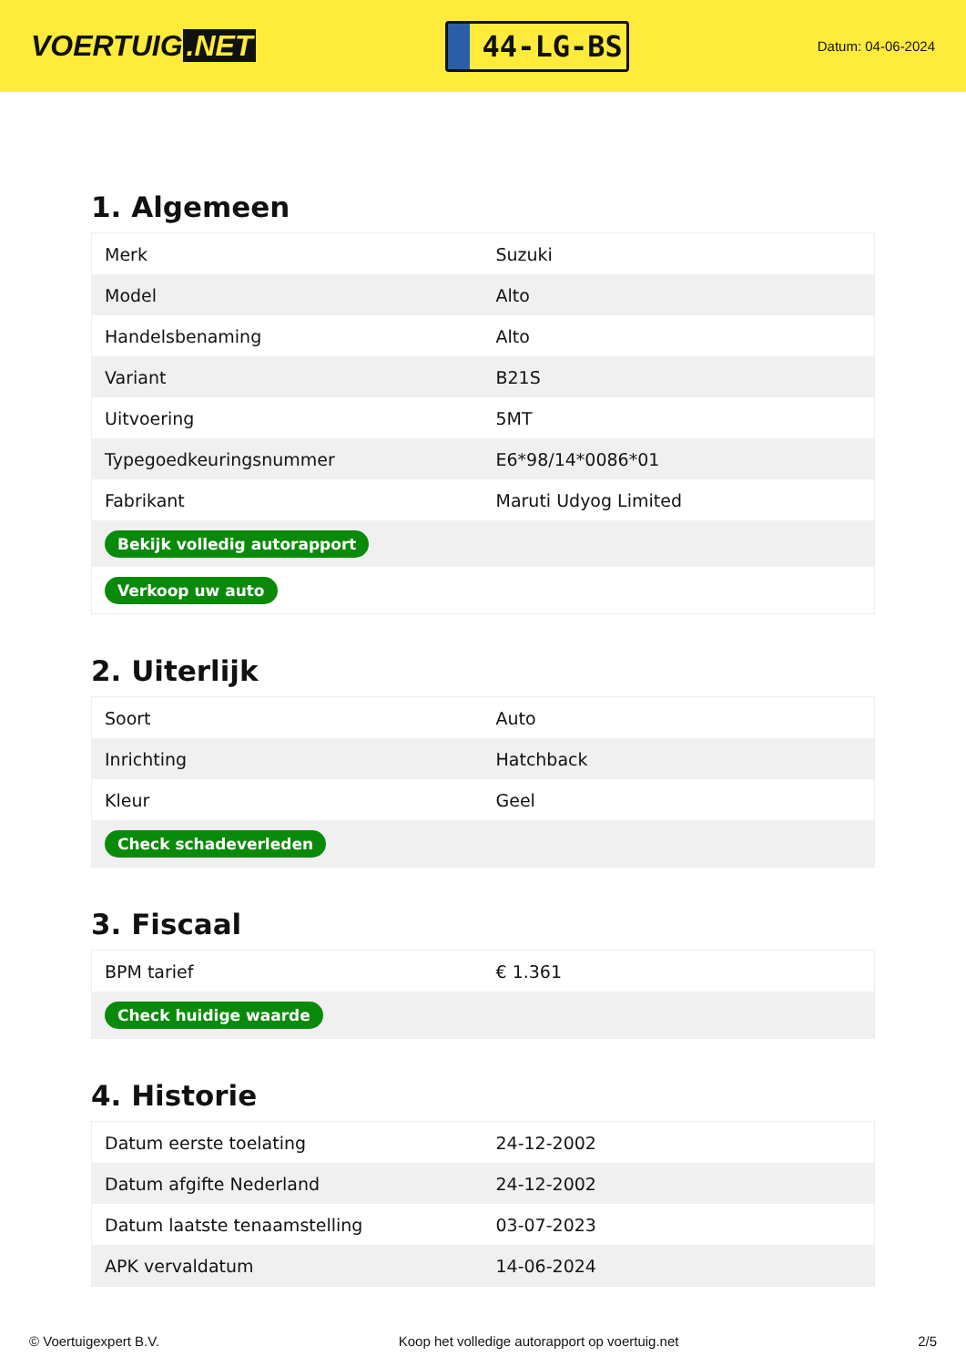VOERTUIG.NET
44-LG-BS
Datum: 04-06-2024
1. Algemeen
| Merk | Suzuki |
| Model | Alto |
| Handelsbenaming | Alto |
| Variant | B21S |
| Uitvoering | 5MT |
| Typegoedkeuringsnummer | E6*98/14*0086*01 |
| Fabrikant | Maruti Udyog Limited |
| Bekijk volledig autorapport | |
| Verkoop uw auto | |
2. Uiterlijk
| Soort | Auto |
| Inrichting | Hatchback |
| Kleur | Geel |
| Check schadeverleden | |
3. Fiscaal
| BPM tarief | € 1.361 |
| Check huidige waarde | |
4. Historie
| Datum eerste toelating | 24-12-2002 |
| Datum afgifte Nederland | 24-12-2002 |
| Datum laatste tenaamstelling | 03-07-2023 |
| APK vervaldatum | 14-06-2024 |
© Voertuigexpert B.V. Koop het volledige autorapport op voertuig.net 2/5